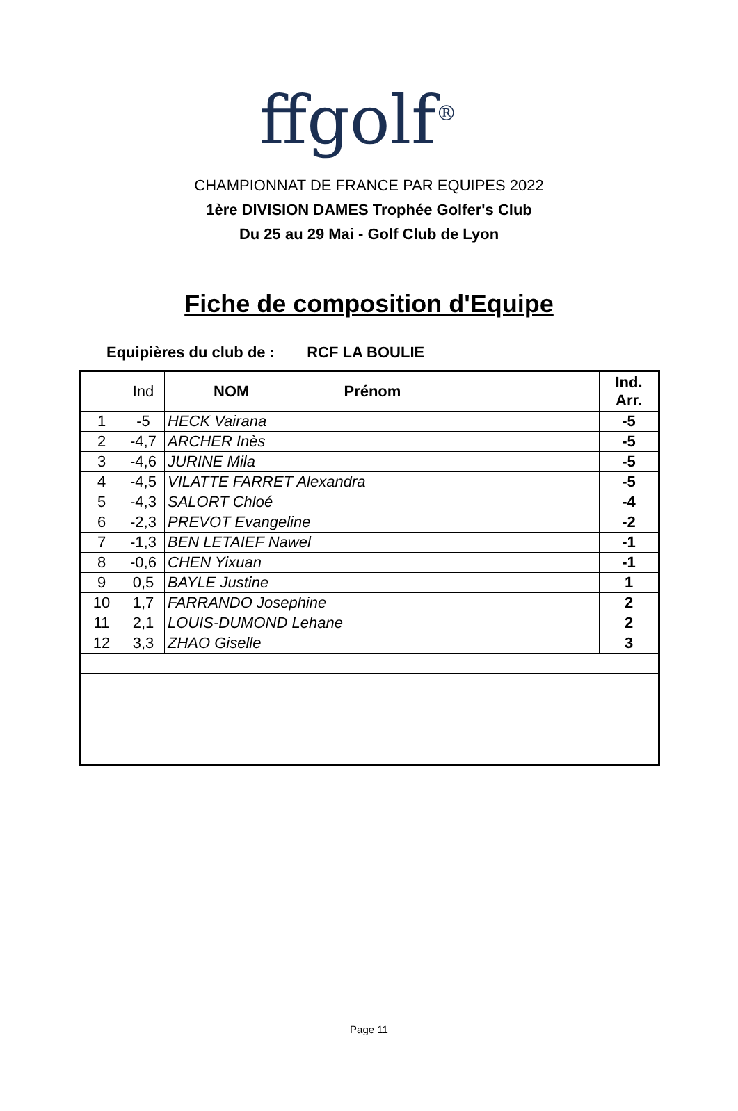ffgolf<sup>®</sup>
CHAMPIONNAT DE FRANCE PAR EQUIPES 2022
1ère DIVISION DAMES Trophée Golfer's Club
Du 25 au 29 Mai - Golf Club de Lyon
Fiche de composition d'Equipe
Equipières du club de : RCF LA BOULIE
| | Ind | NOM Prénom | Ind. Arr. |
| --- | --- | --- | --- |
| 1 | -5 | HECK Vairana | -5 |
| 2 | -4,7 | ARCHER Inès | -5 |
| 3 | -4,6 | JURINE Mila | -5 |
| 4 | -4,5 | VILATTE FARRET Alexandra | -5 |
| 5 | -4,3 | SALORT Chloé | -4 |
| 6 | -2,3 | PREVOT Evangeline | -2 |
| 7 | -1,3 | BEN LETAIEF Nawel | -1 |
| 8 | -0,6 | CHEN Yixuan | -1 |
| 9 | 0,5 | BAYLE Justine | 1 |
| 10 | 1,7 | FARRANDO Josephine | 2 |
| 11 | 2,1 | LOUIS-DUMOND Lehane | 2 |
| 12 | 3,3 | ZHAO Giselle | 3 |
Page 11